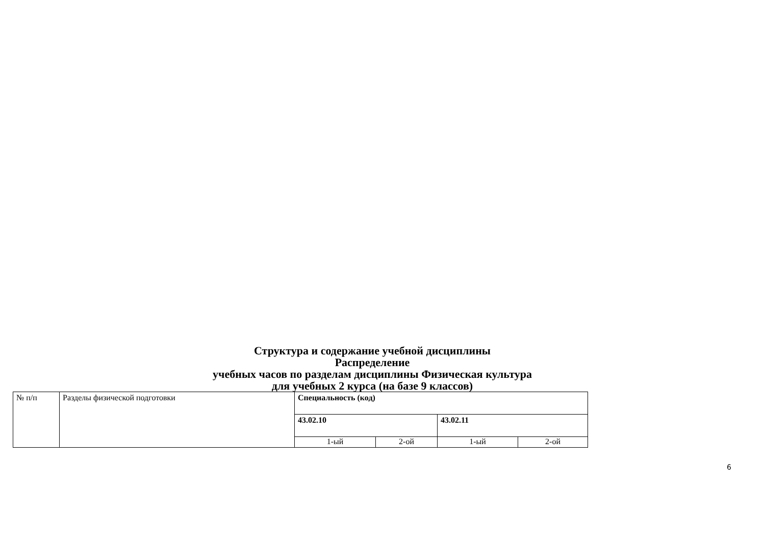Структура и содержание учебной дисциплины
Распределение
учебных часов по разделам дисциплины Физическая культура
для учебных 2 курса (на базе 9 классов)
| № п/п | Разделы физической подготовки | Специальность (код) | | | |
| | | 43.02.10 | | 43.02.11 | |
| | | 1-ый | 2-ой | 1-ый | 2-ой |
6